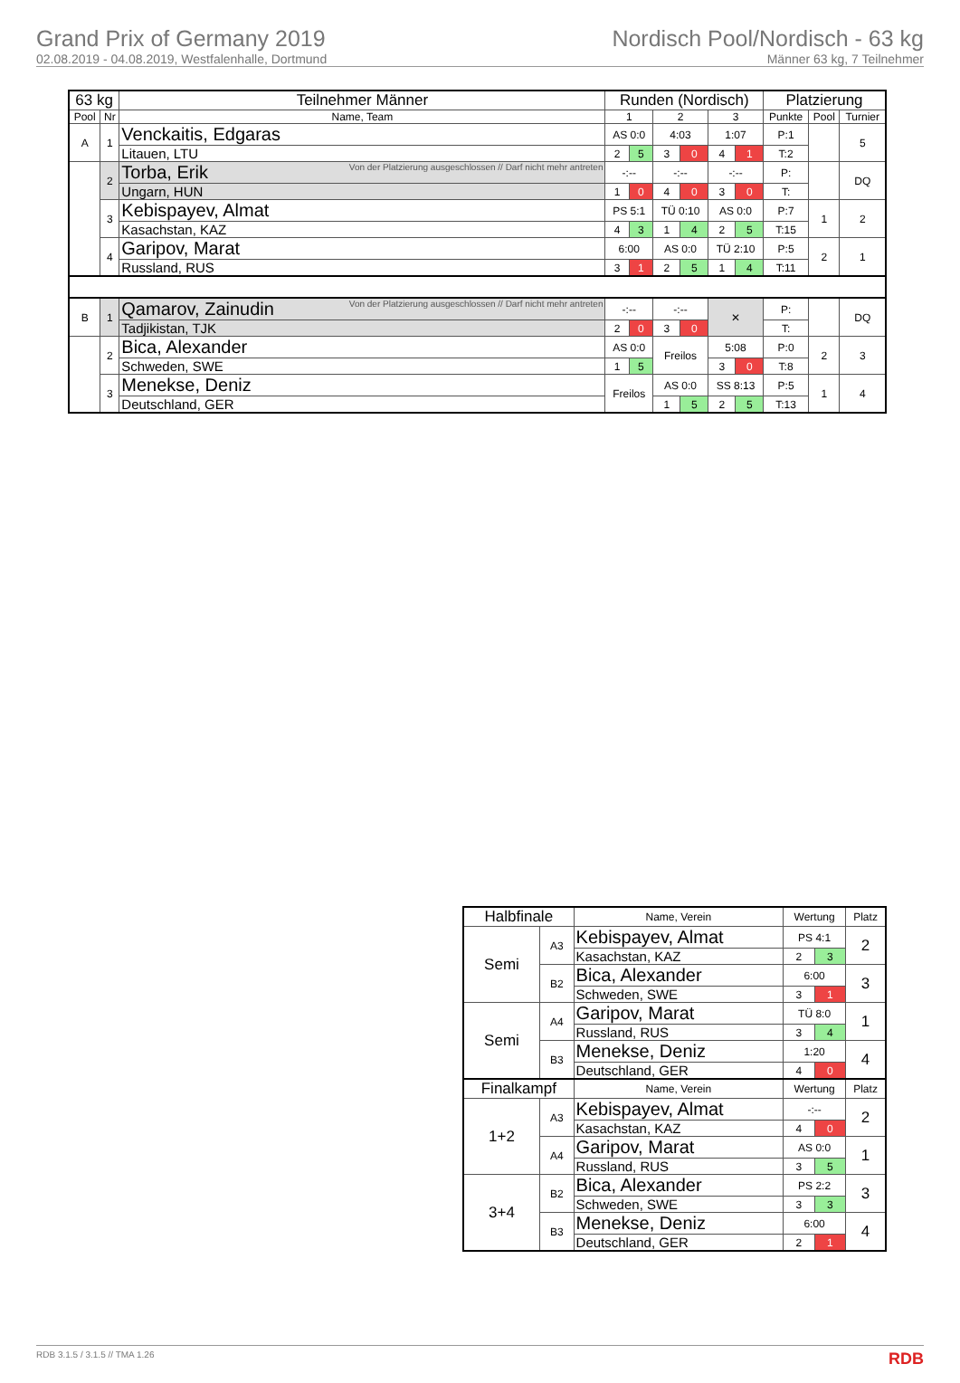Grand Prix of Germany 2019
02.08.2019 - 04.08.2019, Westfalenhalle, Dortmund
Nordisch Pool/Nordisch - 63 kg
Männer 63 kg, 7 Teilnehmer
| 63 kg | | Teilnehmer Männer | Runden (Nordisch) | | | | | | Platzierung | | |
| --- | --- | --- | --- | --- | --- | --- | --- | --- | --- | --- | --- |
| Pool | Nr | Name, Team | 1 | | 2 | | 3 | | Punkte | Pool | Turnier |
| A | 1 | Venckaitis, Edgaras | AS 0:0 | | 4:03 | | 1:07 | | P:1 | | 5 |
| | | Litauen, LTU | 2 | 5 | 3 | 0 | 4 | 1 | T:2 | | |
| | 2 | Von der Platzierung ausgeschlossen // Darf nicht mehr antreten Torba, Erik | -:-- | | -:-- | | -:-- | | P: | | DQ |
| | | Ungarn, HUN | 1 | 0 | 4 | 0 | 3 | 0 | T: | | |
| | 3 | Kebispayev, Almat | PS 5:1 | | TÜ 0:10 | | AS 0:0 | | P:7 | 1 | 2 |
| | | Kasachstan, KAZ | 4 | 3 | 1 | 4 | 2 | 5 | T:15 | | |
| | 4 | Garipov, Marat | 6:00 | | AS 0:0 | | TÜ 2:10 | | P:5 | 2 | 1 |
| | | Russland, RUS | 3 | 1 | 2 | 5 | 1 | 4 | T:11 | | |
| B | 1 | Von der Platzierung ausgeschlossen // Darf nicht mehr antreten Qamarov, Zainudin | -:-- | | -:-- | | ✕ | | P: | | DQ |
| | | Tadjikistan, TJK | 2 | 0 | 3 | 0 | | | T: | | |
| | 2 | Bica, Alexander | AS 0:0 | | Freilos | | 5:08 | | P:0 | 2 | 3 |
| | | Schweden, SWE | 1 | 5 | | | 3 | 0 | T:8 | | |
| | 3 | Menekse, Deniz | Freilos | | AS 0:0 | | SS 8:13 | | P:5 | 1 | 4 |
| | | Deutschland, GER | | | 1 | 5 | 2 | 5 | T:13 | | |
| Halbfinale | | Name, Verein | Wertung | | Platz |
| --- | --- | --- | --- | --- | --- |
| Semi | A3 | Kebispayev, Almat | PS 4:1 | | 2 |
| | | Kasachstan, KAZ | 2 | 3 | |
| | B2 | Bica, Alexander | 6:00 | | 3 |
| | | Schweden, SWE | 3 | 1 | |
| Semi | A4 | Garipov, Marat | TÜ 8:0 | | 1 |
| | | Russland, RUS | 3 | 4 | |
| | B3 | Menekse, Deniz | 1:20 | | 4 |
| | | Deutschland, GER | 4 | 0 | |
| Finalkampf | | Name, Verein | Wertung | | Platz |
| 1+2 | A3 | Kebispayev, Almat | -:-- | | 2 |
| | | Kasachstan, KAZ | 4 | 0 | |
| | A4 | Garipov, Marat | AS 0:0 | | 1 |
| | | Russland, RUS | 3 | 5 | |
| 3+4 | B2 | Bica, Alexander | PS 2:2 | | 3 |
| | | Schweden, SWE | 3 | 3 | |
| | B3 | Menekse, Deniz | 6:00 | | 4 |
| | | Deutschland, GER | 2 | 1 | |
RDB 3.1.5 / 3.1.5 // TMA 1.26 RDB